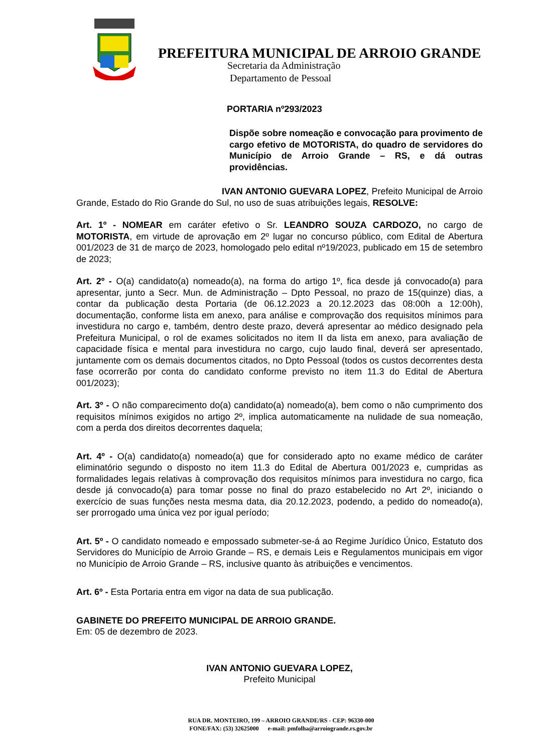PREFEITURA MUNICIPAL DE ARROIO GRANDE
Secretaria da Administração
Departamento de Pessoal
PORTARIA nº293/2023
Dispõe sobre nomeação e convocação para provimento de cargo efetivo de MOTORISTA, do quadro de servidores do Município de Arroio Grande – RS, e dá outras providências.
IVAN ANTONIO GUEVARA LOPEZ, Prefeito Municipal de Arroio Grande, Estado do Rio Grande do Sul, no uso de suas atribuições legais, RESOLVE:
Art. 1º - NOMEAR em caráter efetivo o Sr. LEANDRO SOUZA CARDOZO, no cargo de MOTORISTA, em virtude de aprovação em 2º lugar no concurso público, com Edital de Abertura 001/2023 de 31 de março de 2023, homologado pelo edital nº19/2023, publicado em 15 de setembro de 2023;
Art. 2º - O(a) candidato(a) nomeado(a), na forma do artigo 1º, fica desde já convocado(a) para apresentar, junto a Secr. Mun. de Administração – Dpto Pessoal, no prazo de 15(quinze) dias, a contar da publicação desta Portaria (de 06.12.2023 a 20.12.2023 das 08:00h a 12:00h), documentação, conforme lista em anexo, para análise e comprovação dos requisitos mínimos para investidura no cargo e, também, dentro deste prazo, deverá apresentar ao médico designado pela Prefeitura Municipal, o rol de exames solicitados no item II da lista em anexo, para avaliação de capacidade física e mental para investidura no cargo, cujo laudo final, deverá ser apresentado, juntamente com os demais documentos citados, no Dpto Pessoal (todos os custos decorrentes desta fase ocorrerão por conta do candidato conforme previsto no item 11.3 do Edital de Abertura 001/2023);
Art. 3º - O não comparecimento do(a) candidato(a) nomeado(a), bem como o não cumprimento dos requisitos mínimos exigidos no artigo 2º, implica automaticamente na nulidade de sua nomeação, com a perda dos direitos decorrentes daquela;
Art. 4º - O(a) candidato(a) nomeado(a) que for considerado apto no exame médico de caráter eliminatório segundo o disposto no item 11.3 do Edital de Abertura 001/2023 e, cumpridas as formalidades legais relativas à comprovação dos requisitos mínimos para investidura no cargo, fica desde já convocado(a) para tomar posse no final do prazo estabelecido no Art 2º, iniciando o exercício de suas funções nesta mesma data, dia 20.12.2023, podendo, a pedido do nomeado(a), ser prorrogado uma única vez por igual período;
Art. 5º - O candidato nomeado e empossado submeter-se-á ao Regime Jurídico Único, Estatuto dos Servidores do Município de Arroio Grande – RS, e demais Leis e Regulamentos municipais em vigor no Município de Arroio Grande – RS, inclusive quanto às atribuições e vencimentos.
Art. 6º - Esta Portaria entra em vigor na data de sua publicação.
GABINETE DO PREFEITO MUNICIPAL DE ARROIO GRANDE.
Em: 05 de dezembro de 2023.
IVAN ANTONIO GUEVARA LOPEZ,
Prefeito Municipal
RUA DR. MONTEIRO, 199 – ARROIO GRANDE/RS - CEP: 96330-000
FONE/FAX: (53) 32625000 e-mail: pmfolha@arroiogrande.rs.gov.br